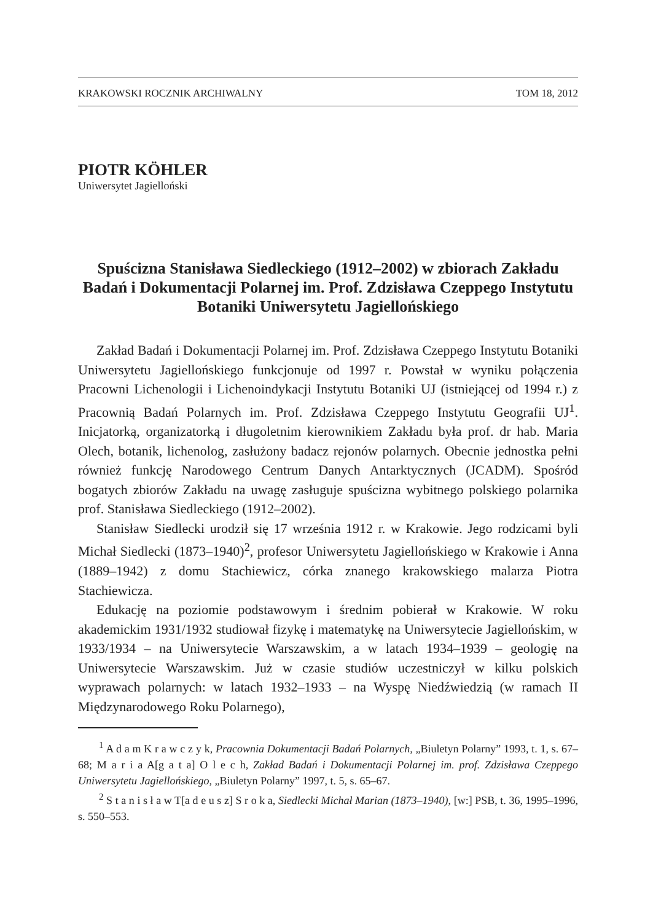KRAKOWSKI ROCZNIK ARCHIWALNY TOM 18, 2012
PIOTR KÖHLER
Uniwersytet Jagielloński
Spuścizna Stanisława Siedleckiego (1912–2002) w zbiorach Zakładu Badań i Dokumentacji Polarnej im. Prof. Zdzisława Czeppego Instytutu Botaniki Uniwersytetu Jagiellońskiego
Zakład Badań i Dokumentacji Polarnej im. Prof. Zdzisława Czeppego Instytutu Botaniki Uniwersytetu Jagiellońskiego funkcjonuje od 1997 r. Powstał w wyniku połączenia Pracowni Lichenologii i Lichenoindykacji Instytutu Botaniki UJ (istniejącej od 1994 r.) z Pracownią Badań Polarnych im. Prof. Zdzisława Czeppego Instytutu Geografii UJ<sup>1</sup>. Inicjatorką, organizatorką i długoletnim kierownikiem Zakładu była prof. dr hab. Maria Olech, botanik, lichenolog, zasłużony badacz rejonów polarnych. Obecnie jednostka pełni również funkcję Narodowego Centrum Danych Antarktycznych (JCADM). Spośród bogatych zbiorów Zakładu na uwagę zasługuje spuścizna wybitnego polskiego polarnika prof. Stanisława Siedleckiego (1912–2002).
Stanisław Siedlecki urodził się 17 września 1912 r. w Krakowie. Jego rodzicami byli Michał Siedlecki (1873–1940)<sup>2</sup>, profesor Uniwersytetu Jagiellońskiego w Krakowie i Anna (1889–1942) z domu Stachiewicz, córka znanego krakowskiego malarza Piotra Stachiewicza.
Edukację na poziomie podstawowym i średnim pobierał w Krakowie. W roku akademickim 1931/1932 studiował fizykę i matematykę na Uniwersytecie Jagiellońskim, w 1933/1934 – na Uniwersytecie Warszawskim, a w latach 1934–1939 – geologię na Uniwersytecie Warszawskim. Już w czasie studiów uczestniczył w kilku polskich wyprawach polarnych: w latach 1932–1933 – na Wyspę Niedźwiedzią (w ramach II Międzynarodowego Roku Polarnego),
<sup>1</sup> A d a m K r a w c z y k, Pracownia Dokumentacji Badań Polarnych, „Biuletyn Polarny” 1993, t. 1, s. 67–68; M a r i a A[g a t a] O l e c h, Zakład Badań i Dokumentacji Polarnej im. prof. Zdzisława Czeppego Uniwersytetu Jagiellońskiego, „Biuletyn Polarny” 1997, t. 5, s. 65–67.
<sup>2</sup> S t a n i s ł a w T[a d e u s z] S r o k a, Siedlecki Michał Marian (1873–1940), [w:] PSB, t. 36, 1995–1996, s. 550–553.